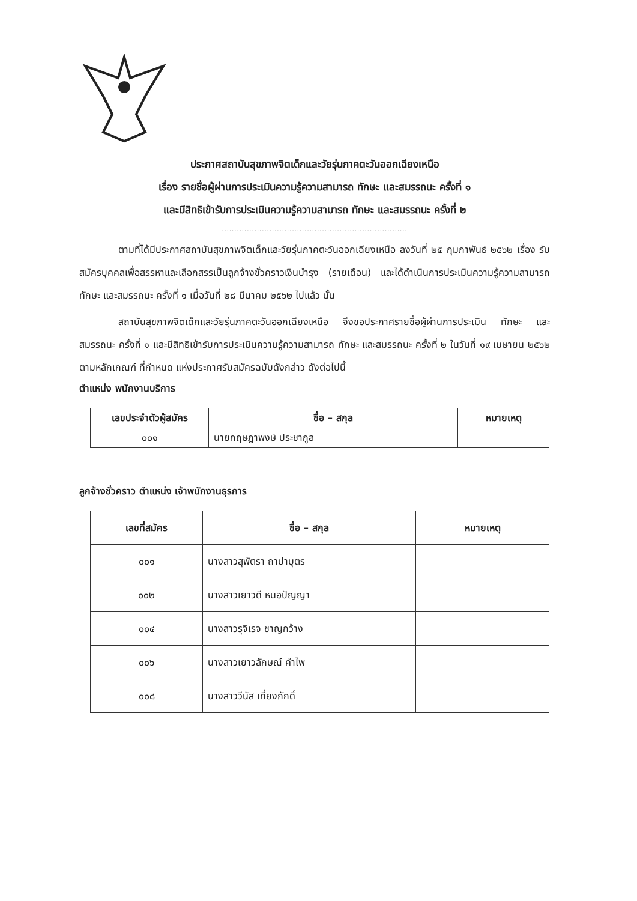ประกาศสถาบันสุขภาพจิตเด็กและวัยรุ่นภาคตะวันออกเฉียงเหนือ
เรื่อง รายชื่อผู้ผ่านการประเมินความรู้ความสามารถ ทักษะ และสมรรถนะ ครั้งที่ ๑
และมีสิทธิเข้ารับการประเมินความรู้ความสามารถ ทักษะ และสมรรถนะ ครั้งที่ ๒
..........................................................................
ตามที่ได้มีประกาศสถาบันสุขภาพจิตเด็กและวัยรุ่นภาคตะวันออกเฉียงเหนือ ลงวันที่ ๒๕ กุมภาพันธ์ ๒๕๖๒ เรื่อง รับสมัครบุคคลเพื่อสรรหาและเลือกสรรเป็นลูกจ้างชั่วคราวเงินบำรุง (รายเดือน) และได้ดำเนินการประเมินความรู้ความสามารถ ทักษะ และสมรรถนะ ครั้งที่ ๑ เมื่อวันที่ ๒๘ มีนาคม ๒๕๖๒ ไปแล้ว นั้น
สถาบันสุขภาพจิตเด็กและวัยรุ่นภาคตะวันออกเฉียงเหนือ จึงขอประกาศรายชื่อผู้ผ่านการประเมิน ทักษะ และสมรรถนะ ครั้งที่ ๑ และมีสิทธิเข้ารับการประเมินความรู้ความสามารถ ทักษะ และสมรรถนะ ครั้งที่ ๒ ในวันที่ ๑๙ เมษายน ๒๕๖๒ ตามหลักเกณฑ์ ที่กำหนด แห่งประกาศรับสมัครฉบับดังกล่าว ดังต่อไปนี้
ตำแหน่ง พนักงานบริการ
| เลขประจำตัวผู้สมัคร | ชื่อ – สกุล | หมายเหตุ |
| --- | --- | --- |
| ๐๐๑ | นายกฤษฎาพงษ์ ประชากูล | |
ลูกจ้างชั่วคราว ตำแหน่ง เจ้าพนักงานธุรการ
| เลขที่สมัคร | ชื่อ – สกุล | หมายเหตุ |
| --- | --- | --- |
| ๐๐๑ | นางสาวสุพัตรา ถาปาบุตร | |
| ๐๐๒ | นางสาวเยาวดี หนอปัญญา | |
| ๐๐๔ | นางสาวรุจิเรจ ชาญกว้าง | |
| ๐๐๖ | นางสาวเยาวลักษณ์ คำไพ | |
| ๐๐๘ | นางสาววีนัส เที่ยงภักดิ์ | |